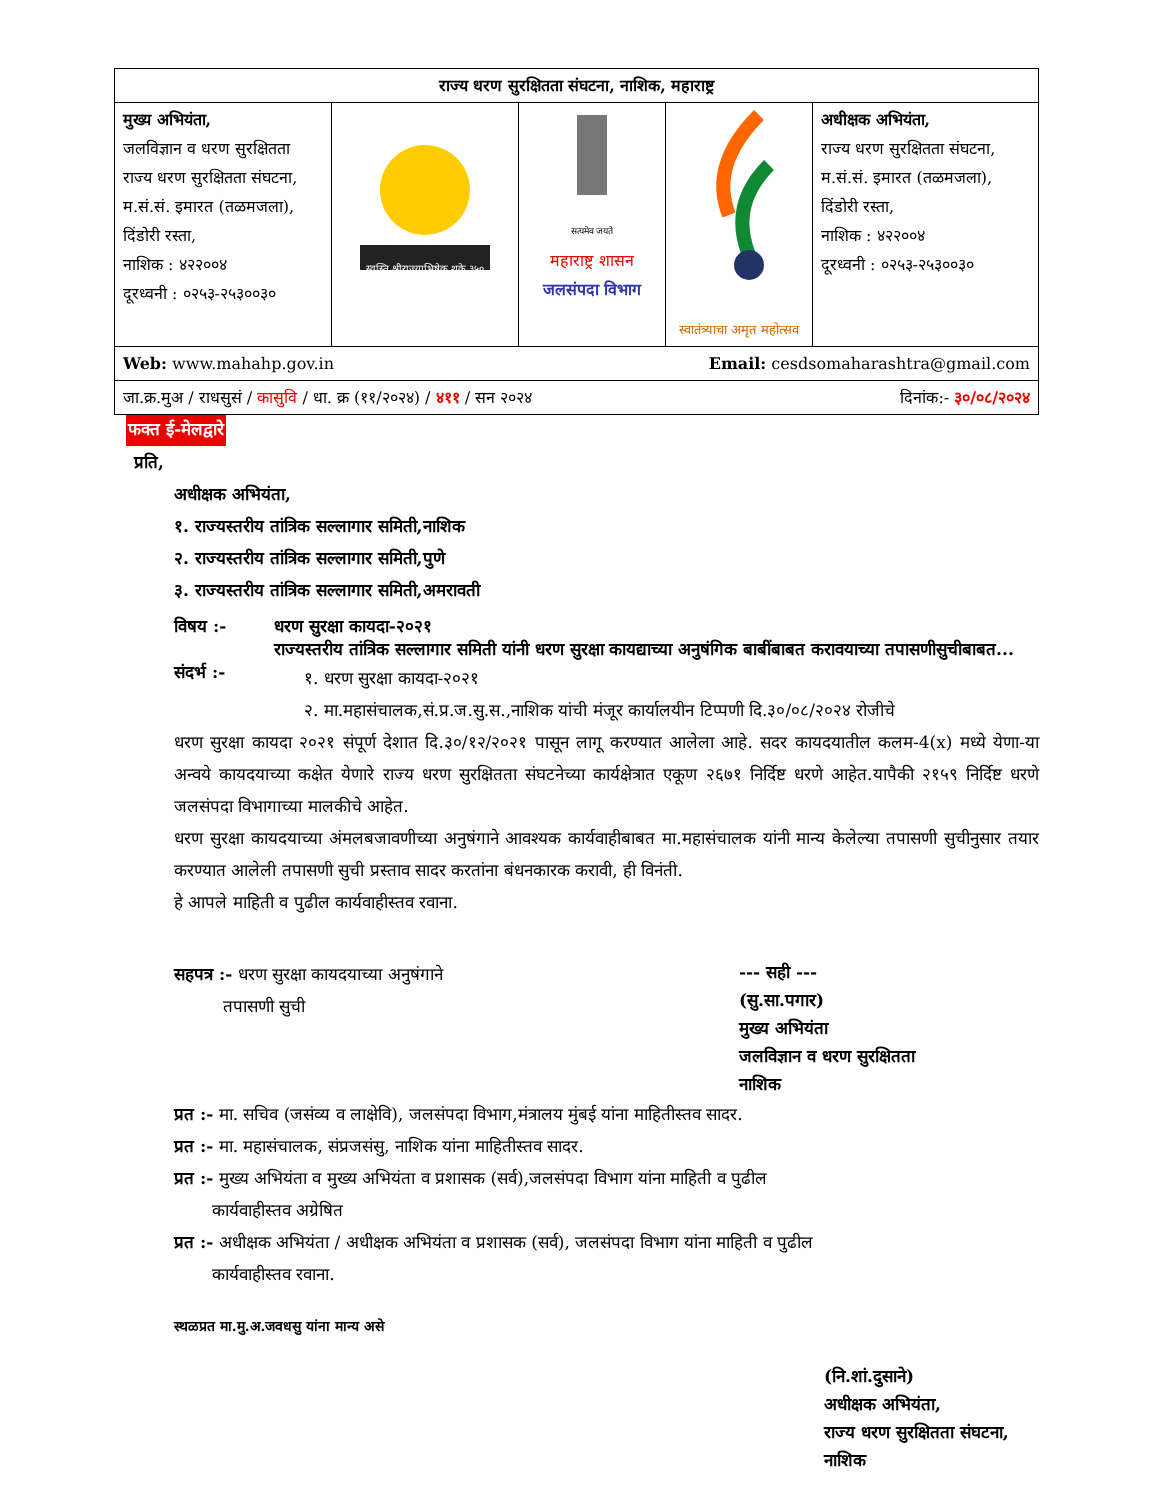| राज्य धरण सुरक्षितता संघटना, नाशिक, महाराष्ट्र | | | | |
| मुख्य अभियंता, जलविज्ञान व धरण सुरक्षितता राज्य धरण सुरक्षितता संघटना, म.सं.सं. इमारत (तळमजला), दिंडोरी रस्ता, नाशिक : ४२२००४ दूरध्वनी : ०२५३-२५३००३० | स्वस्ति श्रीराज्याभिषेक शके ३५० | सत्यमेव जयते महाराष्ट्र शासन जलसंपदा विभाग | स्वातंत्र्याचा अमृत महोत्सव | अधीक्षक अभियंता, राज्य धरण सुरक्षितता संघटना, म.सं.सं. इमारत (तळमजला), दिंडोरी रस्ता, नाशिक : ४२२००४ दूरध्वनी : ०२५३-२५३००३० |
| Email: cesdsomaharashtra@gmail.com Web: www.mahahp.gov.in | | | | |
| दिनांक:- ३०/०८/२०२४ जा.क्र.मुअ / राधसुसं / कासुवि / धा. क्र (११/२०२४) / ४११ / सन २०२४ | | | | |
फक्त ई-मेलद्वारे
प्रति,
अधीक्षक अभियंता,
१. राज्यस्तरीय तांत्रिक सल्लागार समिती,नाशिक
२. राज्यस्तरीय तांत्रिक सल्लागार समिती,पुणे
३. राज्यस्तरीय तांत्रिक सल्लागार समिती,अमरावती
विषय :- धरण सुरक्षा कायदा-२०२१
राज्यस्तरीय तांत्रिक सल्लागार समिती यांनी धरण सुरक्षा कायद्याच्या अनुषंगिक बाबींबाबत करावयाच्या तपासणीसुचीबाबत...
संदर्भ :-
१. धरण सुरक्षा कायदा-२०२१
२. मा.महासंचालक,सं.प्र.ज.सु.स.,नाशिक यांची मंजूर कार्यालयीन टिप्पणी दि.३०/०८/२०२४ रोजीचे
धरण सुरक्षा कायदा २०२१ संपूर्ण देशात दि.३०/१२/२०२१ पासून लागू करण्यात आलेला आहे. सदर कायदयातील कलम-4(x) मध्ये येणा-या अन्वये कायदयाच्या कक्षेत येणारे राज्य धरण सुरक्षितता संघटनेच्या कार्यक्षेत्रात एकूण २६७१ निर्दिष्ट धरणे आहेत.यापैकी २१५९ निर्दिष्ट धरणे जलसंपदा विभागाच्या मालकीचे आहेत.
धरण सुरक्षा कायदयाच्या अंमलबजावणीच्या अनुषंगाने आवश्यक कार्यवाहीबाबत मा.महासंचालक यांनी मान्य केलेल्या तपासणी सुचीनुसार तयार करण्यात आलेली तपासणी सुची प्रस्ताव सादर करतांना बंधनकारक करावी, ही विनंती.
हे आपले माहिती व पुढील कार्यवाहीस्तव रवाना.
सहपत्र :- धरण सुरक्षा कायदयाच्या अनुषंगाने
तपासणी सुची
--- सही ---
(सु.सा.पगार)
मुख्य अभियंता
जलविज्ञान व धरण सुरक्षितता
नाशिक
प्रत :- मा. सचिव (जसंव्य व लाक्षेवि), जलसंपदा विभाग,मंत्रालय मुंबई यांना माहितीस्तव सादर.
प्रत :- मा. महासंचालक, संप्रजसंसु, नाशिक यांना माहितीस्तव सादर.
प्रत :- मुख्य अभियंता व मुख्य अभियंता व प्रशासक (सर्व),जलसंपदा विभाग यांना माहिती व पुढील
कार्यवाहीस्तव अग्रेषित
प्रत :- अधीक्षक अभियंता / अधीक्षक अभियंता व प्रशासक (सर्व), जलसंपदा विभाग यांना माहिती व पुढील
कार्यवाहीस्तव रवाना.
स्थळप्रत मा.मु.अ.जवधसु यांना मान्य असे
(नि.शां.दुसाने)
अधीक्षक अभियंता,
राज्य धरण सुरक्षितता संघटना,
नाशिक